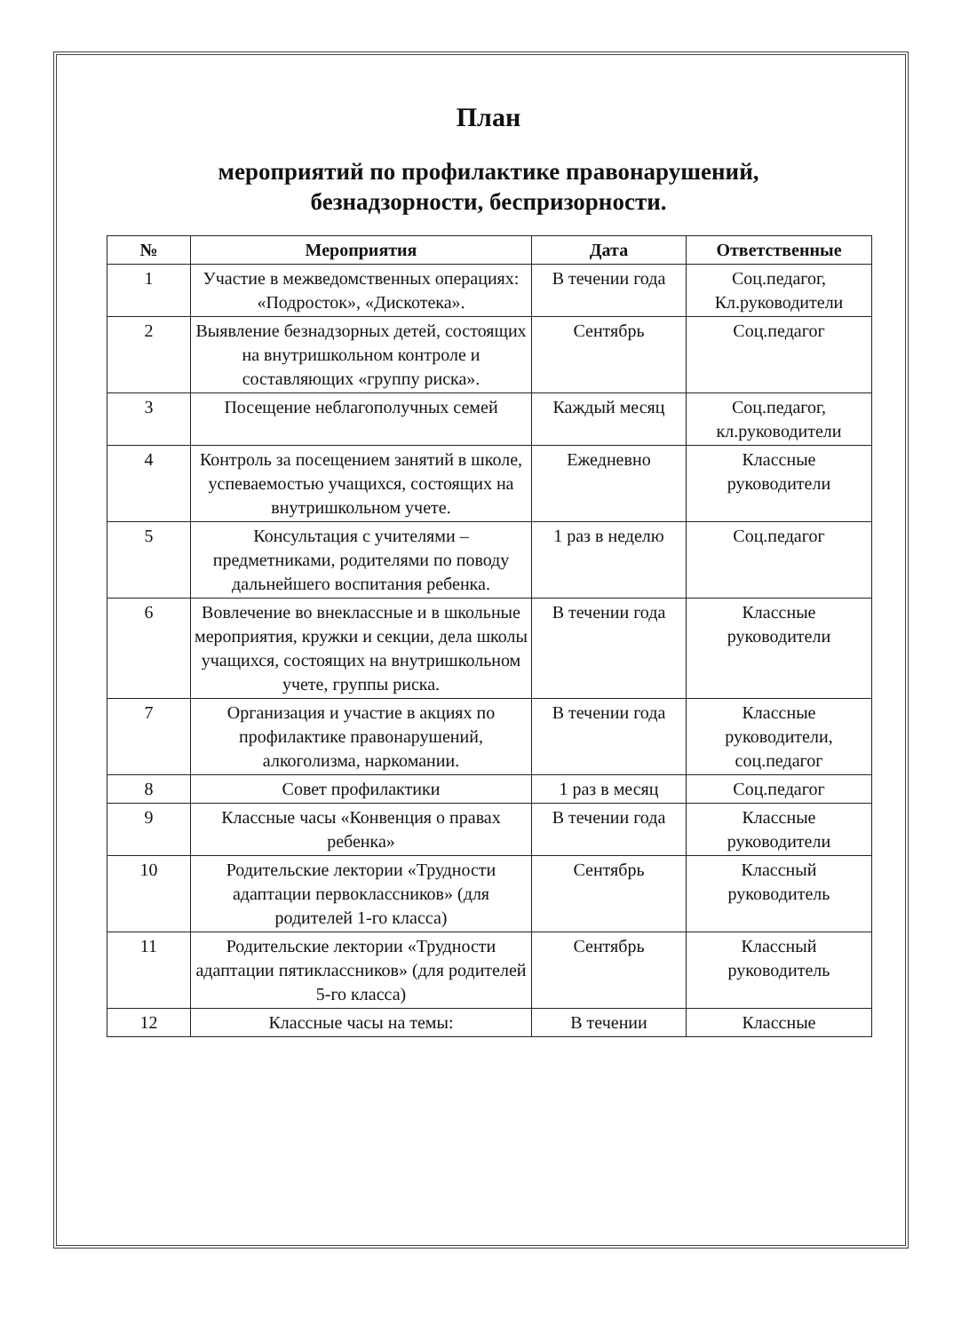План
мероприятий по профилактике правонарушений,
безнадзорности, беспризорности.
| № | Мероприятия | Дата | Ответственные |
| --- | --- | --- | --- |
| 1 | Участие в межведомственных операциях: «Подросток», «Дискотека». | В течении года | Соц.педагог, Кл.руководители |
| 2 | Выявление безнадзорных детей, состоящих на внутришкольном контроле и составляющих «группу риска». | Сентябрь | Соц.педагог |
| 3 | Посещение неблагополучных семей | Каждый месяц | Соц.педагог, кл.руководители |
| 4 | Контроль за посещением занятий в школе, успеваемостью учащихся, состоящих на внутришкольном учете. | Ежедневно | Классные руководители |
| 5 | Консультация с учителями – предметниками, родителями по поводу дальнейшего воспитания ребенка. | 1 раз в неделю | Соц.педагог |
| 6 | Вовлечение во внеклассные и в школьные мероприятия, кружки и секции, дела школы учащихся, состоящих на внутришкольном учете, группы риска. | В течении года | Классные руководители |
| 7 | Организация и участие в акциях по профилактике правонарушений, алкоголизма, наркомании. | В течении года | Классные руководители, соц.педагог |
| 8 | Совет профилактики | 1 раз в месяц | Соц.педагог |
| 9 | Классные часы «Конвенция о правах ребенка» | В течении года | Классные руководители |
| 10 | Родительские лектории «Трудности адаптации первоклассников» (для родителей 1-го класса) | Сентябрь | Классный руководитель |
| 11 | Родительские лектории «Трудности адаптации пятиклассников» (для родителей 5-го класса) | Сентябрь | Классный руководитель |
| 12 | Классные часы на темы: | В течении | Классные |